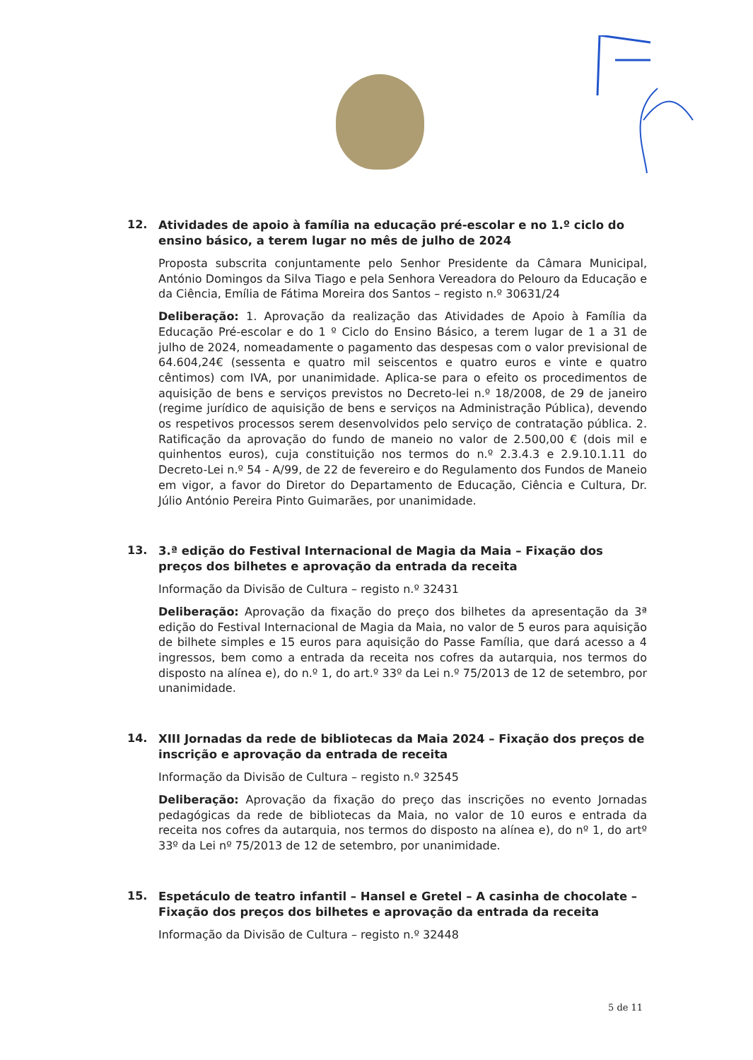12.
Atividades de apoio à família na educação pré-escolar e no 1.º ciclo do ensino básico, a terem lugar no mês de julho de 2024
Proposta subscrita conjuntamente pelo Senhor Presidente da Câmara Municipal, António Domingos da Silva Tiago e pela Senhora Vereadora do Pelouro da Educação e da Ciência, Emília de Fátima Moreira dos Santos – registo n.º 30631/24
Deliberação: 1. Aprovação da realização das Atividades de Apoio à Família da Educação Pré-escolar e do 1 º Ciclo do Ensino Básico, a terem lugar de 1 a 31 de julho de 2024, nomeadamente o pagamento das despesas com o valor previsional de 64.604,24€ (sessenta e quatro mil seiscentos e quatro euros e vinte e quatro cêntimos) com IVA, por unanimidade. Aplica-se para o efeito os procedimentos de aquisição de bens e serviços previstos no Decreto-lei n.º 18/2008, de 29 de janeiro (regime jurídico de aquisição de bens e serviços na Administração Pública), devendo os respetivos processos serem desenvolvidos pelo serviço de contratação pública. 2. Ratificação da aprovação do fundo de maneio no valor de 2.500,00 € (dois mil e quinhentos euros), cuja constituição nos termos do n.º 2.3.4.3 e 2.9.10.1.11 do Decreto-Lei n.º 54 - A/99, de 22 de fevereiro e do Regulamento dos Fundos de Maneio em vigor, a favor do Diretor do Departamento de Educação, Ciência e Cultura, Dr. Júlio António Pereira Pinto Guimarães, por unanimidade.
13.
3.ª edição do Festival Internacional de Magia da Maia – Fixação dos preços dos bilhetes e aprovação da entrada da receita
Informação da Divisão de Cultura – registo n.º 32431
Deliberação: Aprovação da fixação do preço dos bilhetes da apresentação da 3ª edição do Festival Internacional de Magia da Maia, no valor de 5 euros para aquisição de bilhete simples e 15 euros para aquisição do Passe Família, que dará acesso a 4 ingressos, bem como a entrada da receita nos cofres da autarquia, nos termos do disposto na alínea e), do n.º 1, do art.º 33º da Lei n.º 75/2013 de 12 de setembro, por unanimidade.
14.
XIII Jornadas da rede de bibliotecas da Maia 2024 – Fixação dos preços de inscrição e aprovação da entrada de receita
Informação da Divisão de Cultura – registo n.º 32545
Deliberação: Aprovação da fixação do preço das inscrições no evento Jornadas pedagógicas da rede de bibliotecas da Maia, no valor de 10 euros e entrada da receita nos cofres da autarquia, nos termos do disposto na alínea e), do nº 1, do artº 33º da Lei nº 75/2013 de 12 de setembro, por unanimidade.
15.
Espetáculo de teatro infantil – Hansel e Gretel – A casinha de chocolate – Fixação dos preços dos bilhetes e aprovação da entrada da receita
Informação da Divisão de Cultura – registo n.º 32448
5 de 11